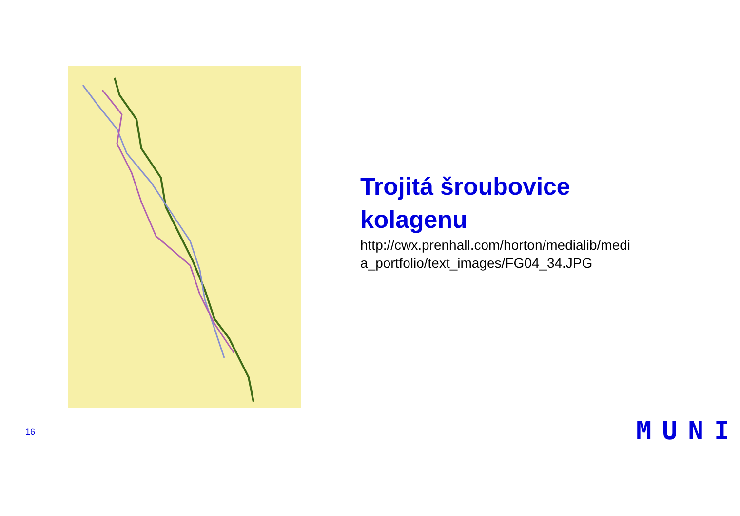Trojitá šroubovice kolagenu
http://cwx.prenhall.com/horton/medialib/medi a_portfolio/text_images/FG04_34.JPG
16 MUNI